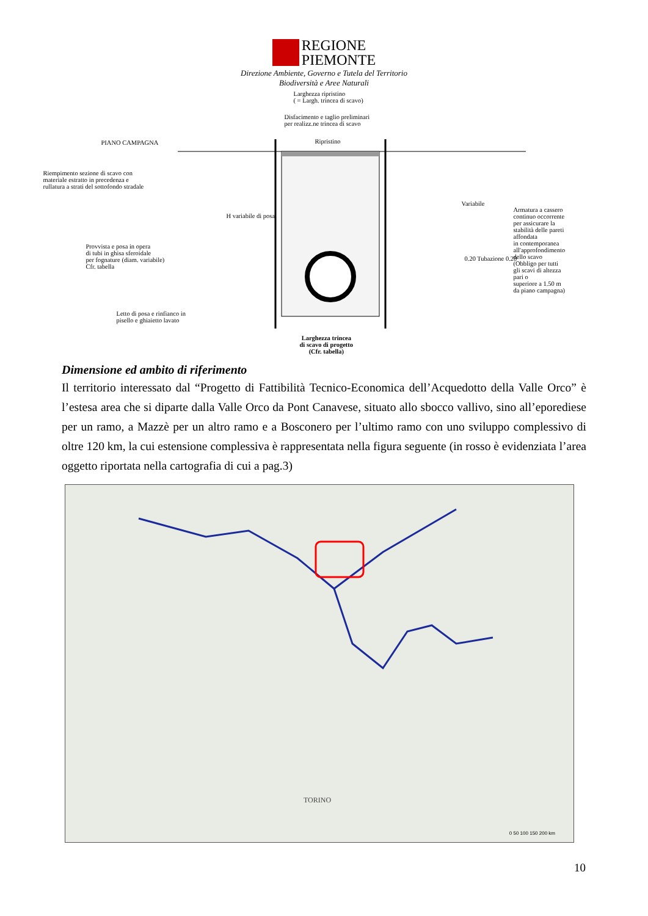REGIONE
PIEMONTE
Direzione Ambiente, Governo e Tutela del Territorio
Biodiversità e Aree Naturali
Larghezza ripristino
( = Largh. trincea di scavo)
Disfacimento e taglio preliminari
per realizz.ne trincea di scavo
PIANO CAMPAGNA Ripristino
Riempimento sezione di scavo con
materiale estratto in precedenza e
rullatura a strati del sottofondo stradale
H variabile di posa
Variabile
Armatura a cassero continuo occorrente
per assicurare la stabilità delle pareti affondata
in contemporanea all'approfondimento dello scavo
(Obbligo per tutti gli scavi di altezza pari o
superiore a 1.50 m da piano campagna)
Provvista e posa in opera
di tubi in ghisa sferoidale
per fognature (diam. variabile)
Cfr. tabella
0.20 Tubazione 0.20
Letto di posa e rinfianco in
pisello e ghiaietto lavato
Larghezza trincea
di scavo di progetto
(Cfr. tabella)
Dimensione ed ambito di riferimento
Il territorio interessato dal “Progetto di Fattibilità Tecnico-Economica dell’Acquedotto della Valle Orco” è l’estesa area che si diparte dalla Valle Orco da Pont Canavese, situato allo sbocco vallivo, sino all’eporediese per un ramo, a Mazzè per un altro ramo e a Bosconero per l’ultimo ramo con uno sviluppo complessivo di oltre 120 km, la cui estensione complessiva è rappresentata nella figura seguente (in rosso è evidenziata l’area oggetto riportata nella cartografia di cui a pag.3)
TORINO
0 50 100 150 200 km
10